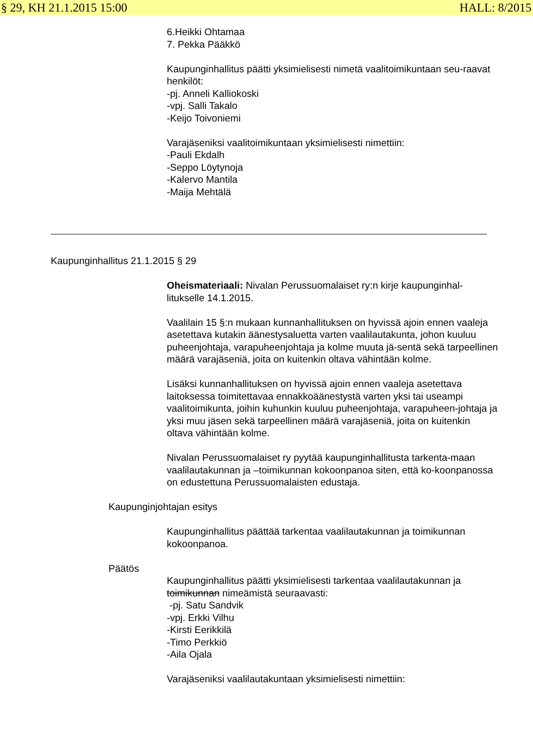§ 29, KH 21.1.2015 15:00 HALL: 8/2015
6.Heikki Ohtamaa
7. Pekka Pääkkö
Kaupunginhallitus päätti yksimielisesti nimetä vaalitoimikuntaan seu-raavat henkilöt:
-pj. Anneli Kalliokoski
-vpj. Salli Takalo
-Keijo Toivoniemi
Varajäseniksi vaalitoimikuntaan yksimielisesti nimettiin:
-Pauli Ekdalh
-Seppo Löytynoja
-Kalervo Mantila
-Maija Mehtälä
Kaupunginhallitus 21.1.2015 § 29
Oheismateriaali: Nivalan Perussuomalaiset ry:n kirje kaupunginhal-litukselle 14.1.2015.
Vaalilain 15 §:n mukaan kunnanhallituksen on hyvissä ajoin ennen vaaleja asetettava kutakin äänestysaluetta varten vaalilautakunta, johon kuuluu puheenjohtaja, varapuheenjohtaja ja kolme muuta jä-sentä sekä tarpeellinen määrä varajäseniä, joita on kuitenkin oltava vähintään kolme.
Lisäksi kunnanhallituksen on hyvissä ajoin ennen vaaleja asetettava laitoksessa toimitettavaa ennakkoäänestystä varten yksi tai useampi vaalitoimikunta, joihin kuhunkin kuuluu puheenjohtaja, varapuheen-johtaja ja yksi muu jäsen sekä tarpeellinen määrä varajäseniä, joita on kuitenkin oltava vähintään kolme.
Nivalan Perussuomalaiset ry pyytää kaupunginhallitusta tarkenta-maan vaalilautakunnan ja –toimikunnan kokoonpanoa siten, että ko-koonpanossa on edustettuna Perussuomalaisten edustaja.
Kaupunginjohtajan esitys
Kaupunginhallitus päättää tarkentaa vaalilautakunnan ja toimikunnan kokoonpanoa.
Päätös
Kaupunginhallitus päätti yksimielisesti tarkentaa vaalilautakunnan ja toimikunnan nimeämistä seuraavasti:
-pj. Satu Sandvik
-vpj. Erkki Vilhu
-Kirsti Eerikkilä
-Timo Perkkiö
-Aila Ojala
Varajäseniksi vaalilautakuntaan yksimielisesti nimettiin: